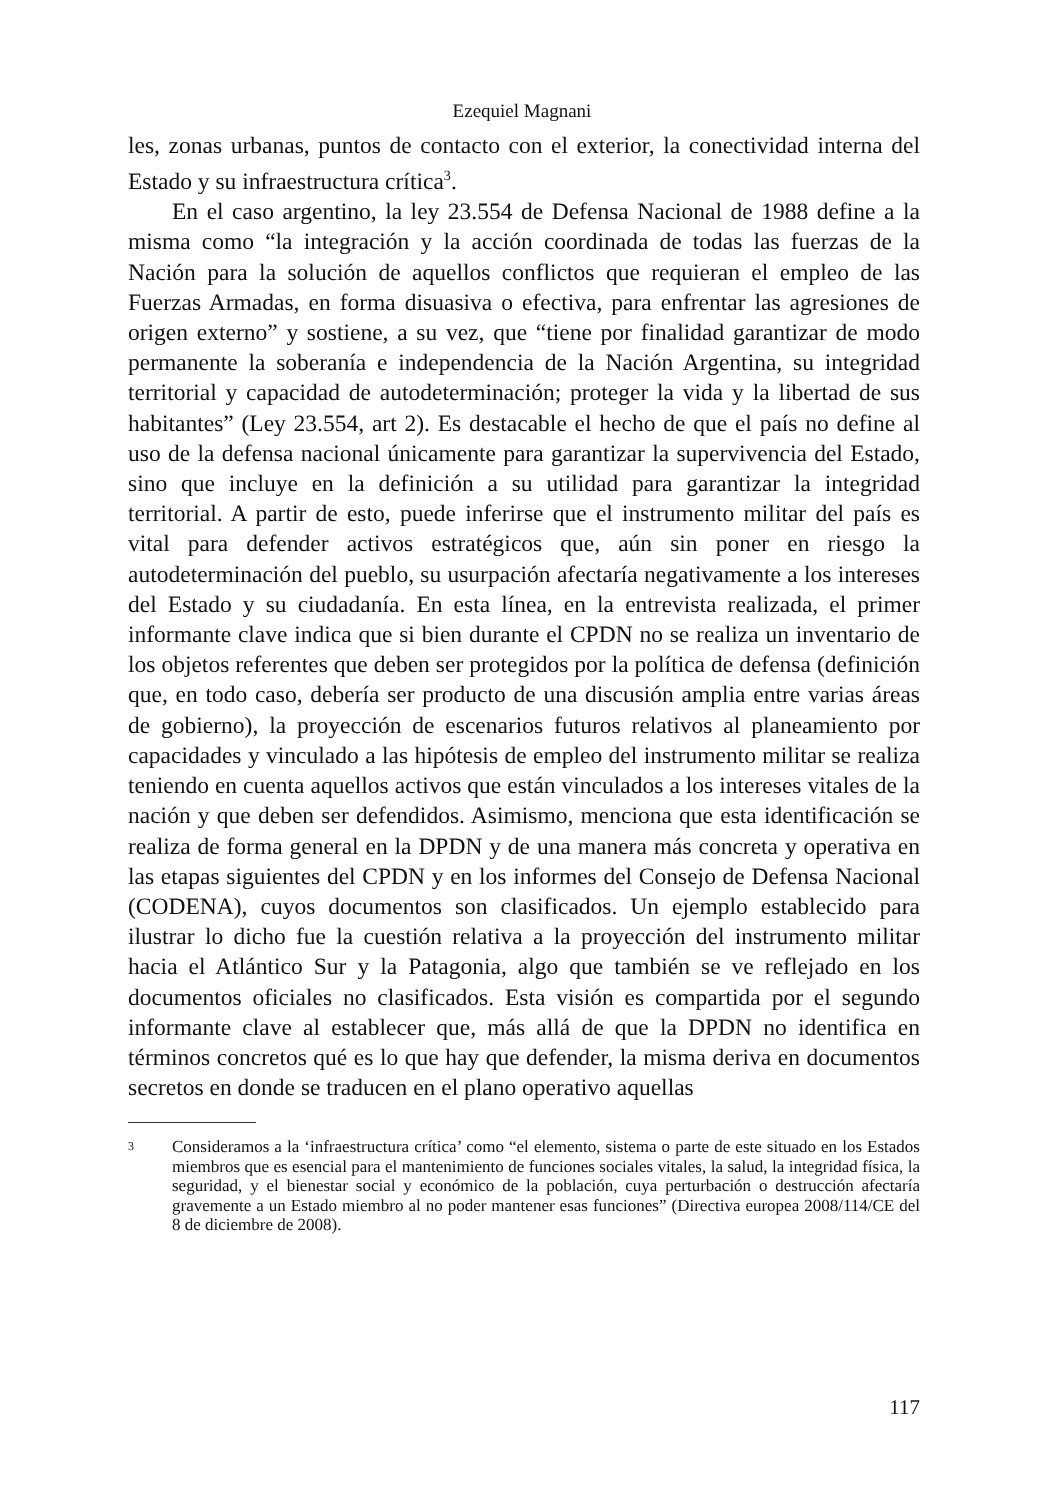Ezequiel Magnani
les, zonas urbanas, puntos de contacto con el exterior, la conectividad interna del Estado y su infraestructura crítica<sup>3</sup>.
En el caso argentino, la ley 23.554 de Defensa Nacional de 1988 define a la misma como “la integración y la acción coordinada de todas las fuerzas de la Nación para la solución de aquellos conflictos que requieran el empleo de las Fuerzas Armadas, en forma disuasiva o efectiva, para enfrentar las agresiones de origen externo” y sostiene, a su vez, que “tiene por finalidad garantizar de modo permanente la soberanía e independencia de la Nación Argentina, su integridad territorial y capacidad de autodeterminación; proteger la vida y la libertad de sus habitantes” (Ley 23.554, art 2). Es destacable el hecho de que el país no define al uso de la defensa nacional únicamente para garantizar la supervivencia del Estado, sino que incluye en la definición a su utilidad para garantizar la integridad territorial. A partir de esto, puede inferirse que el instrumento militar del país es vital para defender activos estratégicos que, aún sin poner en riesgo la autodeterminación del pueblo, su usurpación afectaría negativamente a los intereses del Estado y su ciudadanía. En esta línea, en la entrevista realizada, el primer informante clave indica que si bien durante el CPDN no se realiza un inventario de los objetos referentes que deben ser protegidos por la política de defensa (definición que, en todo caso, debería ser producto de una discusión amplia entre varias áreas de gobierno), la proyección de escenarios futuros relativos al planeamiento por capacidades y vinculado a las hipótesis de empleo del instrumento militar se realiza teniendo en cuenta aquellos activos que están vinculados a los intereses vitales de la nación y que deben ser defendidos. Asimismo, menciona que esta identificación se realiza de forma general en la DPDN y de una manera más concreta y operativa en las etapas siguientes del CPDN y en los informes del Consejo de Defensa Nacional (CODENA), cuyos documentos son clasificados. Un ejemplo establecido para ilustrar lo dicho fue la cuestión relativa a la proyección del instrumento militar hacia el Atlántico Sur y la Patagonia, algo que también se ve reflejado en los documentos oficiales no clasificados. Esta visión es compartida por el segundo informante clave al establecer que, más allá de que la DPDN no identifica en términos concretos qué es lo que hay que defender, la misma deriva en documentos secretos en donde se traducen en el plano operativo aquellas
3 Consideramos a la ‘infraestructura crítica’ como “el elemento, sistema o parte de este situado en los Estados miembros que es esencial para el mantenimiento de funciones sociales vitales, la salud, la integridad física, la seguridad, y el bienestar social y económico de la población, cuya perturbación o destrucción afectaría gravemente a un Estado miembro al no poder mantener esas funciones” (Directiva europea 2008/114/CE del 8 de diciembre de 2008).
117